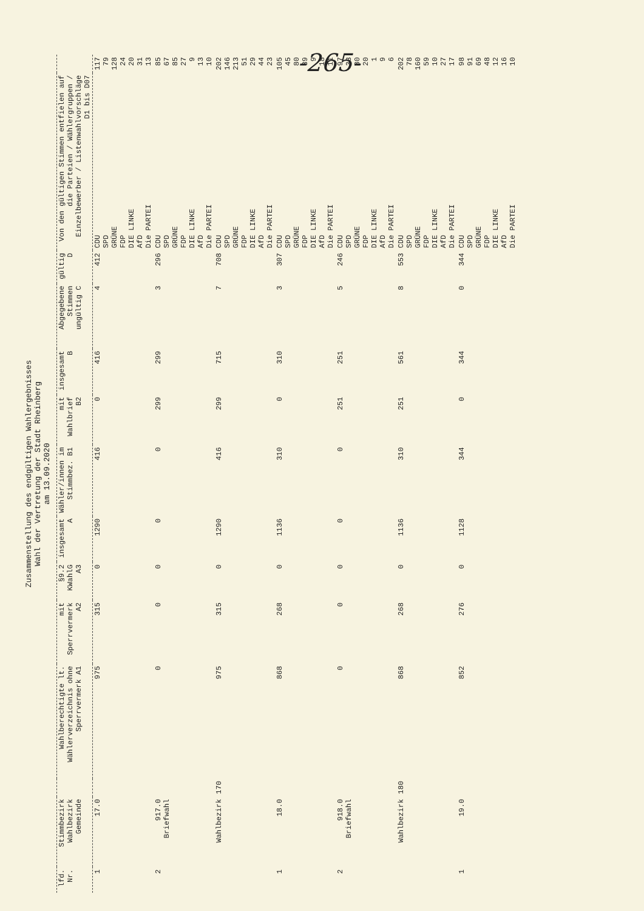-265-
Zusammenstellung des endgültigen Wahlergebnisses
Wahl der Vertretung der Stadt Rheinberg
am 13.09.2020
| lfd. Nr. | Stimmbezirk Wahlbezirk Gemeinde | | Wahlberechtigte lt. Wählerverzeichnis ohne Sperrvermerk A1 | mit Sperrvermerk A2 | §9.2 KWahlG A3 | insgesamt A | Wähler/innen im Stimmbez. B1 | mit Wahlbrief B2 | insgesamt B | Abgegebene Stimmen ungültig C | gültig D | Von den gültigen Stimmen entfielen auf die Parteien / Wählergruppen / Einzelbewerber / Listenwahlvorschläge D1 bis D07 | |
| --- | --- | --- | --- | --- | --- | --- | --- | --- | --- | --- | --- | --- | --- |
| 1 | 17.0 | | 975 | 315 | 0 | 1290 | 416 | 0 | 416 | 4 | 412 | CDU SPD GRÜNE FDP DIE LINKE AfD Die PARTEI | 117 79 128 24 20 31 13 |
| 2 | 917.0 Briefwahl | | 0 | 0 | 0 | 0 | 0 | 299 | 299 | 3 | 296 | CDU SPD GRÜNE FDP DIE LINKE AfD Die PARTEI | 85 67 85 27 9 13 10 |
| | Wahlbezirk | 170 | 975 | 315 | 0 | 1290 | 416 | 299 | 715 | 7 | 708 | CDU SPD GRÜNE FDP DIE LINKE AfD Die PARTEI | 202 146 213 51 29 44 23 |
| 1 | 18.0 | | 868 | 268 | 0 | 1136 | 310 | 0 | 310 | 3 | 307 | CDU SPD GRÜNE FDP DIE LINKE AfD Die PARTEI | 105 45 80 39 9 18 11 |
| 2 | 918.0 Briefwahl | | 0 | 0 | 0 | 0 | 0 | 251 | 251 | 5 | 246 | CDU SPD GRÜNE FDP DIE LINKE AfD Die PARTEI | 97 33 80 20 1 9 6 |
| | Wahlbezirk | 180 | 868 | 268 | 0 | 1136 | 310 | 251 | 561 | 8 | 553 | CDU SPD GRÜNE FDP DIE LINKE AfD Die PARTEI | 202 78 160 59 10 27 17 |
| 1 | 19.0 | | 852 | 276 | 0 | 1128 | 344 | 0 | 344 | 0 | 344 | CDU SPD GRÜNE FDP DIE LINKE AfD Die PARTEI | 98 91 69 48 12 16 10 |